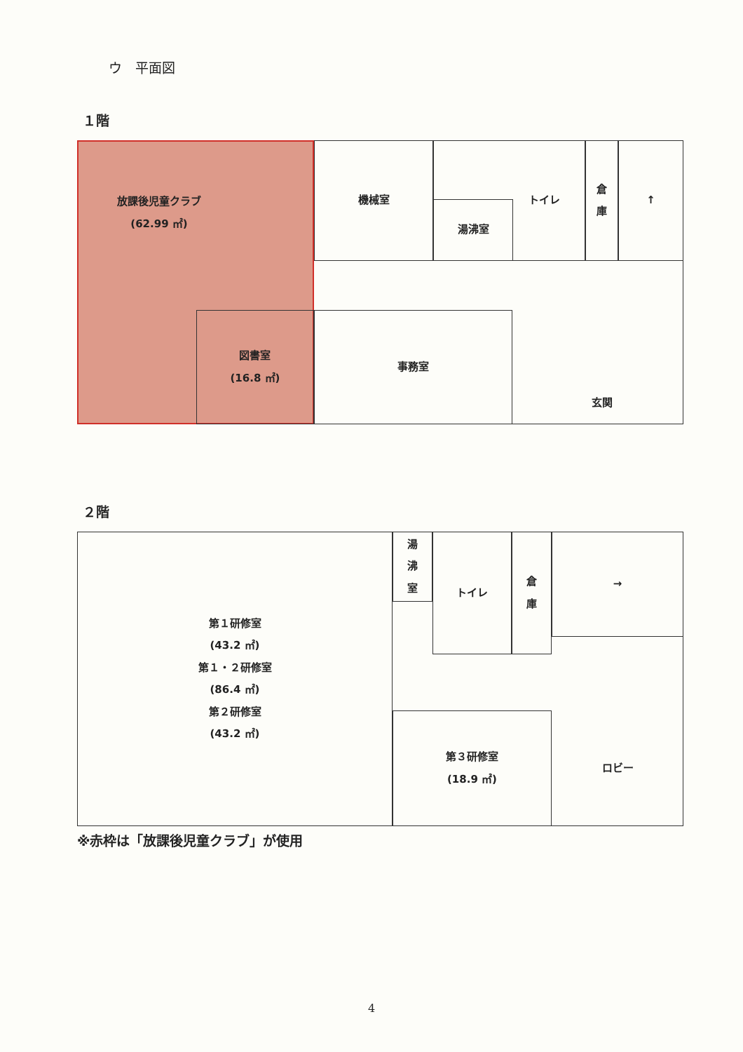ウ　平面図
１階
放課後児童クラブ
(62.99 ㎡)
機械室 トイレ
湯沸室
倉
庫
↑
図書室
(16.8 ㎡)
事務室
玄関
２階
第１研修室
(43.2 ㎡)
第１・２研修室
(86.4 ㎡)
第２研修室
(43.2 ㎡)
湯
沸
室
トイレ
倉
庫
→
第３研修室
(18.9 ㎡)
ロビー
※赤枠は「放課後児童クラブ」が使用
4